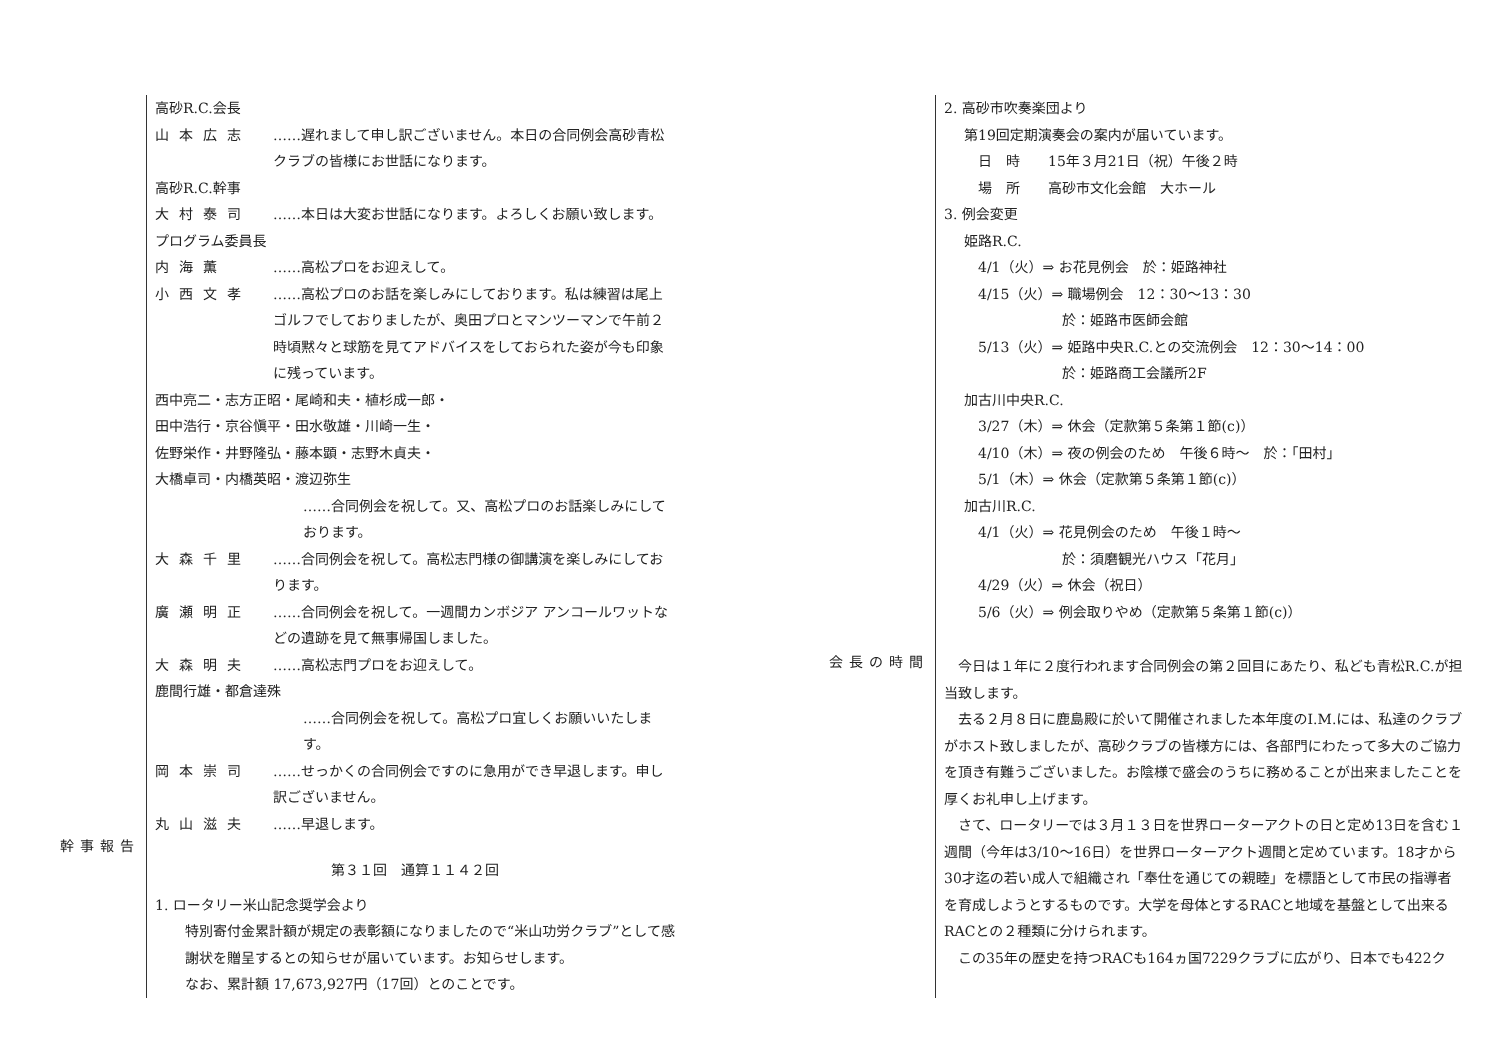幹事報告
高砂R.C.会長
山本広志 ……遅れまして申し訳ございません。本日の合同例会高砂青松クラブの皆様にお世話になります。
高砂R.C.幹事
大村泰司 ……本日は大変お世話になります。よろしくお願い致します。
プログラム委員長
内海薫 ……高松プロをお迎えして。
小西文孝 ……高松プロのお話を楽しみにしております。私は練習は尾上ゴルフでしておりましたが、奥田プロとマンツーマンで午前２時頃黙々と球筋を見てアドバイスをしておられた姿が今も印象に残っています。
西中亮二・志方正昭・尾崎和夫・植杉成一郎・
田中浩行・京谷愼平・田水敬雄・川崎一生・
佐野栄作・井野隆弘・藤本顕・志野木貞夫・
大橋卓司・内橋英昭・渡辺弥生
……合同例会を祝して。又、高松プロのお話楽しみにしております。
大森千里 ……合同例会を祝して。高松志門様の御講演を楽しみにしております。
廣瀬明正 ……合同例会を祝して。一週間カンボジア アンコールワットなどの遺跡を見て無事帰国しました。
大森明夫 ……高松志門プロをお迎えして。
鹿間行雄・都倉達殊
……合同例会を祝して。高松プロ宜しくお願いいたします。
岡本崇司 ……せっかくの合同例会ですのに急用ができ早退します。申し訳ございません。
丸山滋夫 ……早退します。
第３１回　通算１１４２回
1. ロータリー米山記念奨学会より
特別寄付金累計額が規定の表彰額になりましたので“米山功労クラブ”として感謝状を贈呈するとの知らせが届いています。お知らせします。
なお、累計額 17,673,927円（17回）とのことです。
会長の時間
2. 高砂市吹奏楽団より
第19回定期演奏会の案内が届いています。
　日　時　　15年３月21日（祝）午後２時
　場　所　　高砂市文化会館　大ホール
3. 例会変更
姫路R.C.
　4/1（火）⇒ お花見例会　於：姫路神社
　4/15（火）⇒ 職場例会　12：30～13：30
　　　　　　　於：姫路市医師会館
　5/13（火）⇒ 姫路中央R.C.との交流例会　12：30～14：00
　　　　　　　於：姫路商工会議所2F
加古川中央R.C.
　3/27（木）⇒ 休会（定款第５条第１節(c)）
　4/10（木）⇒ 夜の例会のため　午後６時～　於：「田村」
　5/1（木）⇒ 休会（定款第５条第１節(c)）
加古川R.C.
　4/1（火）⇒ 花見例会のため　午後１時～
　　　　　　　於：須磨観光ハウス「花月」
　4/29（火）⇒ 休会（祝日）
　5/6（火）⇒ 例会取りやめ（定款第５条第１節(c)）
今日は１年に２度行われます合同例会の第２回目にあたり、私ども青松R.C.が担当致します。
去る２月８日に鹿島殿に於いて開催されました本年度のI.M.には、私達のクラブがホスト致しましたが、高砂クラブの皆様方には、各部門にわたって多大のご協力を頂き有難うございました。お陰様で盛会のうちに務めることが出来ましたことを厚くお礼申し上げます。
さて、ロータリーでは３月１３日を世界ローターアクトの日と定め13日を含む１週間（今年は3/10～16日）を世界ローターアクト週間と定めています。18才から30才迄の若い成人で組織され「奉仕を通じての親睦」を標語として市民の指導者を育成しようとするものです。大学を母体とするRACと地域を基盤として出来るRACとの２種類に分けられます。
この35年の歴史を持つRACも164ヵ国7229クラブに広がり、日本でも422ク